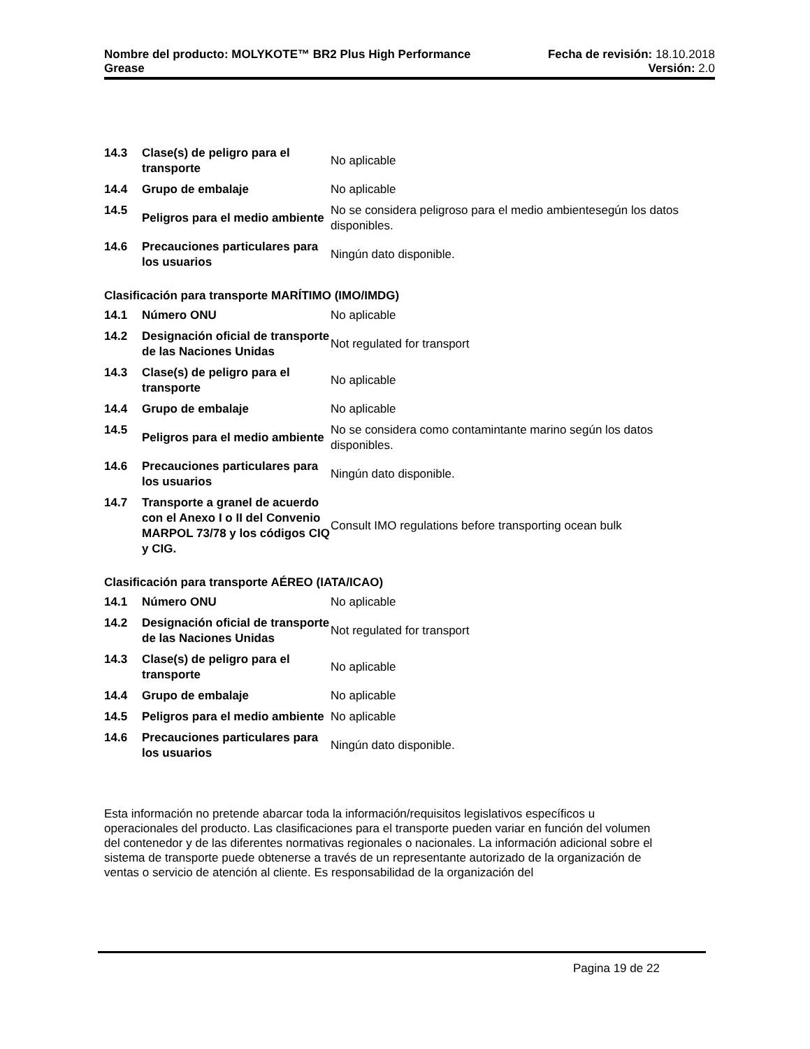Nombre del producto: MOLYKOTE™ BR2 Plus High Performance Fecha de revisión: 18.10.2018
Grease Versión: 2.0
| 14.3 | Clase(s) de peligro para el transporte | No aplicable |
| 14.4 | Grupo de embalaje | No aplicable |
| 14.5 | Peligros para el medio ambiente | No se considera peligroso para el medio ambientesegún los datos disponibles. |
| 14.6 | Precauciones particulares para los usuarios | Ningún dato disponible. |
Clasificación para transporte MARÍTIMO (IMO/IMDG)
| 14.1 | Número ONU | No aplicable |
| 14.2 | Designación oficial de transporte de las Naciones Unidas | Not regulated for transport |
| 14.3 | Clase(s) de peligro para el transporte | No aplicable |
| 14.4 | Grupo de embalaje | No aplicable |
| 14.5 | Peligros para el medio ambiente | No se considera como contamintante marino según los datos disponibles. |
| 14.6 | Precauciones particulares para los usuarios | Ningún dato disponible. |
| 14.7 | Transporte a granel de acuerdo con el Anexo I o II del Convenio MARPOL 73/78 y los códigos CIQ y CIG. | Consult IMO regulations before transporting ocean bulk |
Clasificación para transporte AÉREO (IATA/ICAO)
| 14.1 | Número ONU | No aplicable |
| 14.2 | Designación oficial de transporte de las Naciones Unidas | Not regulated for transport |
| 14.3 | Clase(s) de peligro para el transporte | No aplicable |
| 14.4 | Grupo de embalaje | No aplicable |
| 14.5 | Peligros para el medio ambiente | No aplicable |
| 14.6 | Precauciones particulares para los usuarios | Ningún dato disponible. |
Esta información no pretende abarcar toda la información/requisitos legislativos específicos u operacionales del producto. Las clasificaciones para el transporte pueden variar en función del volumen del contenedor y de las diferentes normativas regionales o nacionales. La información adicional sobre el sistema de transporte puede obtenerse a través de un representante autorizado de la organización de ventas o servicio de atención al cliente. Es responsabilidad de la organización del
Pagina 19 de 22